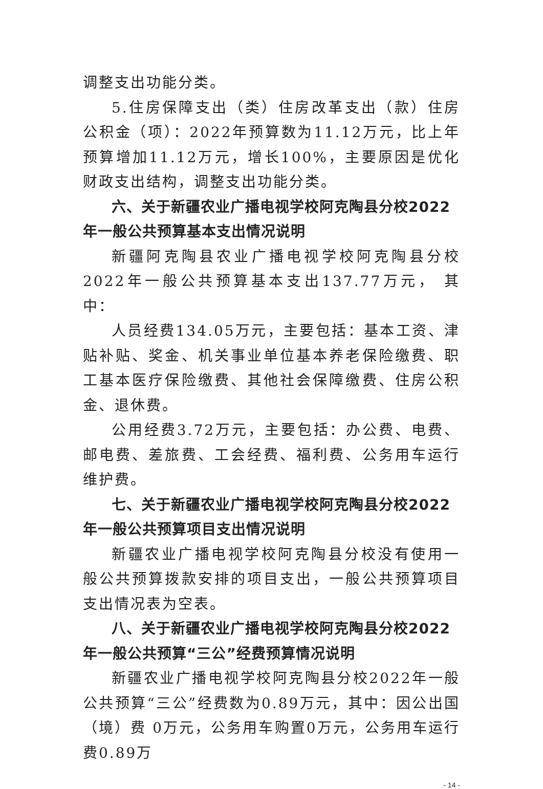调整支出功能分类。
5.住房保障支出（类）住房改革支出（款）住房公积金（项）：2022年预算数为11.12万元，比上年预算增加11.12万元，增长100%，主要原因是优化财政支出结构，调整支出功能分类。
六、关于新疆农业广播电视学校阿克陶县分校2022年一般公共预算基本支出情况说明
新疆阿克陶县农业广播电视学校阿克陶县分校2022年一般公共预算基本支出137.77万元， 其中：
人员经费134.05万元，主要包括：基本工资、津贴补贴、奖金、机关事业单位基本养老保险缴费、职工基本医疗保险缴费、其他社会保障缴费、住房公积金、退休费。
公用经费3.72万元，主要包括：办公费、电费、邮电费、差旅费、工会经费、福利费、公务用车运行维护费。
七、关于新疆农业广播电视学校阿克陶县分校2022年一般公共预算项目支出情况说明
新疆农业广播电视学校阿克陶县分校没有使用一般公共预算拨款安排的项目支出，一般公共预算项目支出情况表为空表。
八、关于新疆农业广播电视学校阿克陶县分校2022年一般公共预算“三公”经费预算情况说明
新疆农业广播电视学校阿克陶县分校2022年一般公共预算“三公”经费数为0.89万元，其中：因公出国（境）费 0万元，公务用车购置0万元，公务用车运行费0.89万
- 14 -